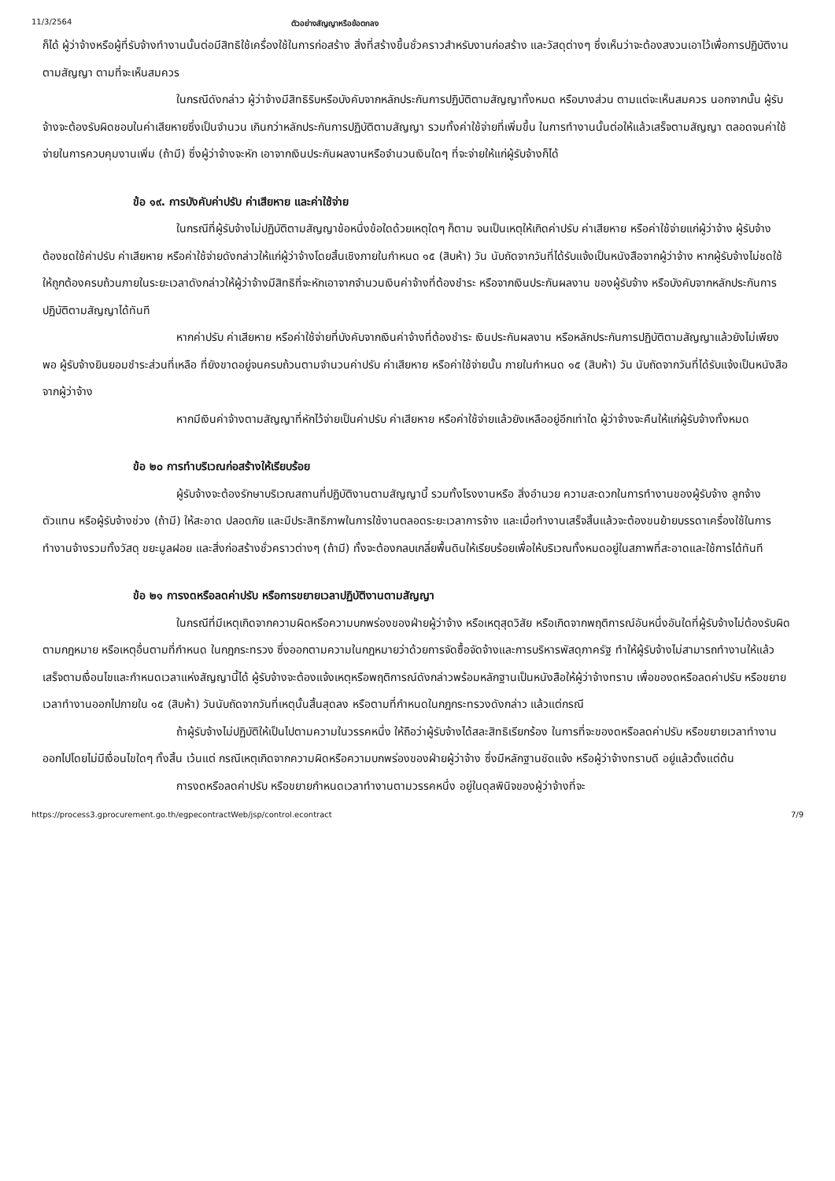11/3/2564 ตัวอย่างสัญญาหรือข้อตกลง
ก็ได้ ผู้ว่าจ้างหรือผู้ที่รับจ้างทำงานนั้นต่อมีสิทธิใช้เครื่องใช้ในการก่อสร้าง สิ่งที่สร้างขึ้นชั่วคราวสำหรับงานก่อสร้าง และวัสดุต่างๆ ซึ่งเห็นว่าจะต้องสงวนเอาไว้เพื่อการปฏิบัติงานตามสัญญา ตามที่จะเห็นสมควร
ในกรณีดังกล่าว ผู้ว่าจ้างมีสิทธิริบหรือบังคับจากหลักประกันการปฏิบัติตามสัญญาทั้งหมด หรือบางส่วน ตามแต่จะเห็นสมควร นอกจากนั้น ผู้รับจ้างจะต้องรับผิดชอบในค่าเสียหายซึ่งเป็นจำนวน เกินกว่าหลักประกันการปฏิบัติตามสัญญา รวมทั้งค่าใช้จ่ายที่เพิ่มขึ้น ในการทำงานนั้นต่อให้แล้วเสร็จตามสัญญา ตลอดจนค่าใช้จ่ายในการควบคุมงานเพิ่ม (ถ้ามี) ซึ่งผู้ว่าจ้างจะหัก เอาจากเงินประกันผลงานหรือจำนวนเงินใดๆ ที่จะจ่ายให้แก่ผู้รับจ้างก็ได้
ข้อ ๑๙. การบังคับค่าปรับ ค่าเสียหาย และค่าใช้จ่าย
ในกรณีที่ผู้รับจ้างไม่ปฏิบัติตามสัญญาข้อหนึ่งข้อใดด้วยเหตุใดๆ ก็ตาม จนเป็นเหตุให้เกิดค่าปรับ ค่าเสียหาย หรือค่าใช้จ่ายแก่ผู้ว่าจ้าง ผู้รับจ้างต้องชดใช้ค่าปรับ ค่าเสียหาย หรือค่าใช้จ่ายดังกล่าวให้แก่ผู้ว่าจ้างโดยสิ้นเชิงภายในกำหนด ๑๕ (สิบห้า) วัน นับถัดจากวันที่ได้รับแจ้งเป็นหนังสือจากผู้ว่าจ้าง หากผู้รับจ้างไม่ชดใช้ให้ถูกต้องครบถ้วนภายในระยะเวลาดังกล่าวให้ผู้ว่าจ้างมีสิทธิที่จะหักเอาจากจำนวนเงินค่าจ้างที่ต้องชำระ หรือจากเงินประกันผลงาน ของผู้รับจ้าง หรือบังคับจากหลักประกันการปฏิบัติตามสัญญาได้ทันที
หากค่าปรับ ค่าเสียหาย หรือค่าใช้จ่ายที่บังคับจากเงินค่าจ้างที่ต้องชำระ เงินประกันผลงาน หรือหลักประกันการปฏิบัติตามสัญญาแล้วยังไม่เพียงพอ ผู้รับจ้างยินยอมชำระส่วนที่เหลือ ที่ยังขาดอยู่จนครบถ้วนตามจำนวนค่าปรับ ค่าเสียหาย หรือค่าใช้จ่ายนั้น ภายในกำหนด ๑๕ (สิบห้า) วัน นับถัดจากวันที่ได้รับแจ้งเป็นหนังสือจากผู้ว่าจ้าง
หากมีเงินค่าจ้างตามสัญญาที่หักไว้จ่ายเป็นค่าปรับ ค่าเสียหาย หรือค่าใช้จ่ายแล้วยังเหลืออยู่อีกเท่าใด ผู้ว่าจ้างจะคืนให้แก่ผู้รับจ้างทั้งหมด
ข้อ ๒๐ การทำบริเวณก่อสร้างให้เรียบร้อย
ผู้รับจ้างจะต้องรักษาบริเวณสถานที่ปฏิบัติงานตามสัญญานี้ รวมทั้งโรงงานหรือ สิ่งอำนวย ความสะดวกในการทำงานของผู้รับจ้าง ลูกจ้าง ตัวแทน หรือผู้รับจ้างช่วง (ถ้ามี) ให้สะอาด ปลอดภัย และมีประสิทธิภาพในการใช้งานตลอดระยะเวลาการจ้าง และเมื่อทำงานเสร็จสิ้นแล้วจะต้องขนย้ายบรรดาเครื่องใช้ในการทำงานจ้างรวมทั้งวัสดุ ขยะมูลฝอย และสิ่งก่อสร้างชั่วคราวต่างๆ (ถ้ามี) ทั้งจะต้องกลบเกลี่ยพื้นดินให้เรียบร้อยเพื่อให้บริเวณทั้งหมดอยู่ในสภาพที่สะอาดและใช้การได้ทันที
ข้อ ๒๑ การงดหรือลดค่าปรับ หรือการขยายเวลาปฏิบัติงานตามสัญญา
ในกรณีที่มีเหตุเกิดจากความผิดหรือความบกพร่องของฝ่ายผู้ว่าจ้าง หรือเหตุสุดวิสัย หรือเกิดจากพฤติการณ์อันหนึ่งอันใดที่ผู้รับจ้างไม่ต้องรับผิดตามกฎหมาย หรือเหตุอื่นตามที่กำหนด ในกฎกระทรวง ซึ่งออกตามความในกฎหมายว่าด้วยการจัดซื้อจัดจ้างและการบริหารพัสดุภาครัฐ ทำให้ผู้รับจ้างไม่สามารถทำงานให้แล้วเสร็จตามเงื่อนไขและกำหนดเวลาแห่งสัญญานี้ได้ ผู้รับจ้างจะต้องแจ้งเหตุหรือพฤติการณ์ดังกล่าวพร้อมหลักฐานเป็นหนังสือให้ผู้ว่าจ้างทราบ เพื่อของดหรือลดค่าปรับ หรือขยายเวลาทำงานออกไปภายใน ๑๕ (สิบห้า) วันนับถัดจากวันที่เหตุนั้นสิ้นสุดลง หรือตามที่กำหนดในกฎกระทรวงดังกล่าว แล้วแต่กรณี
ถ้าผู้รับจ้างไม่ปฏิบัติให้เป็นไปตามความในวรรคหนึ่ง ให้ถือว่าผู้รับจ้างได้สละสิทธิเรียกร้อง ในการที่จะของดหรือลดค่าปรับ หรือขยายเวลาทำงานออกไปโดยไม่มีเงื่อนไขใดๆ ทั้งสิ้น เว้นแต่ กรณีเหตุเกิดจากความผิดหรือความบกพร่องของฝ่ายผู้ว่าจ้าง ซึ่งมีหลักฐานชัดแจ้ง หรือผู้ว่าจ้างทราบดี อยู่แล้วตั้งแต่ต้น
การงดหรือลดค่าปรับ หรือขยายกำหนดเวลาทำงานตามวรรคหนึ่ง อยู่ในดุลพินิจของผู้ว่าจ้างที่จะ
https://process3.gprocurement.go.th/egpecontractWeb/jsp/control.econtract 7/9